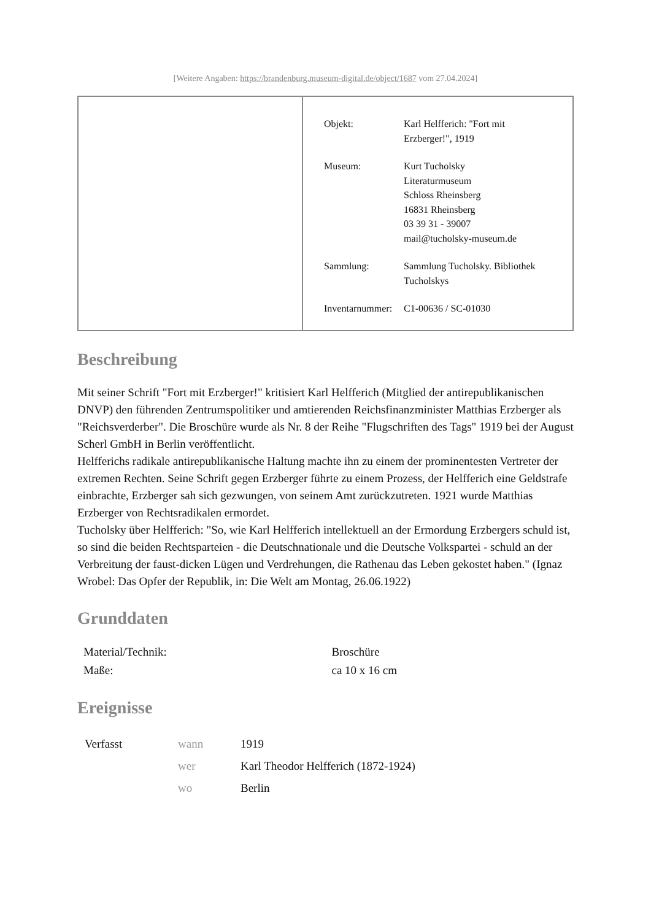[Weitere Angaben: https://brandenburg.museum-digital.de/object/1687 vom 27.04.2024]
| Objekt: | Karl Helfferich: "Fort mit Erzberger!", 1919 |
| Museum: | Kurt Tucholsky Literaturmuseum Schloss Rheinsberg 16831 Rheinsberg 03 39 31 - 39007 mail@tucholsky-museum.de |
| Sammlung: | Sammlung Tucholsky. Bibliothek Tucholskys |
| Inventarnummer: | C1-00636 / SC-01030 |
Beschreibung
Mit seiner Schrift "Fort mit Erzberger!" kritisiert Karl Helfferich (Mitglied der antirepublikanischen DNVP) den führenden Zentrumspolitiker und amtierenden Reichsfinanzminister Matthias Erzberger als "Reichsverderber". Die Broschüre wurde als Nr. 8 der Reihe "Flugschriften des Tags" 1919 bei der August Scherl GmbH in Berlin veröffentlicht.
Helfferichs radikale antirepublikanische Haltung machte ihn zu einem der prominentesten Vertreter der extremen Rechten. Seine Schrift gegen Erzberger führte zu einem Prozess, der Helfferich eine Geldstrafe einbrachte, Erzberger sah sich gezwungen, von seinem Amt zurückzutreten. 1921 wurde Matthias Erzberger von Rechtsradikalen ermordet.
Tucholsky über Helfferich: "So, wie Karl Helfferich intellektuell an der Ermordung Erzbergers schuld ist, so sind die beiden Rechtsparteien - die Deutschnationale und die Deutsche Volkspartei - schuld an der Verbreitung der faust-dicken Lügen und Verdrehungen, die Rathenau das Leben gekostet haben." (Ignaz Wrobel: Das Opfer der Republik, in: Die Welt am Montag, 26.06.1922)
Grunddaten
| Material/Technik: | Broschüre |
| Maße: | ca 10 x 16 cm |
Ereignisse
| Verfasst | wann | 1919 |
| | wer | Karl Theodor Helfferich (1872-1924) |
| | wo | Berlin |